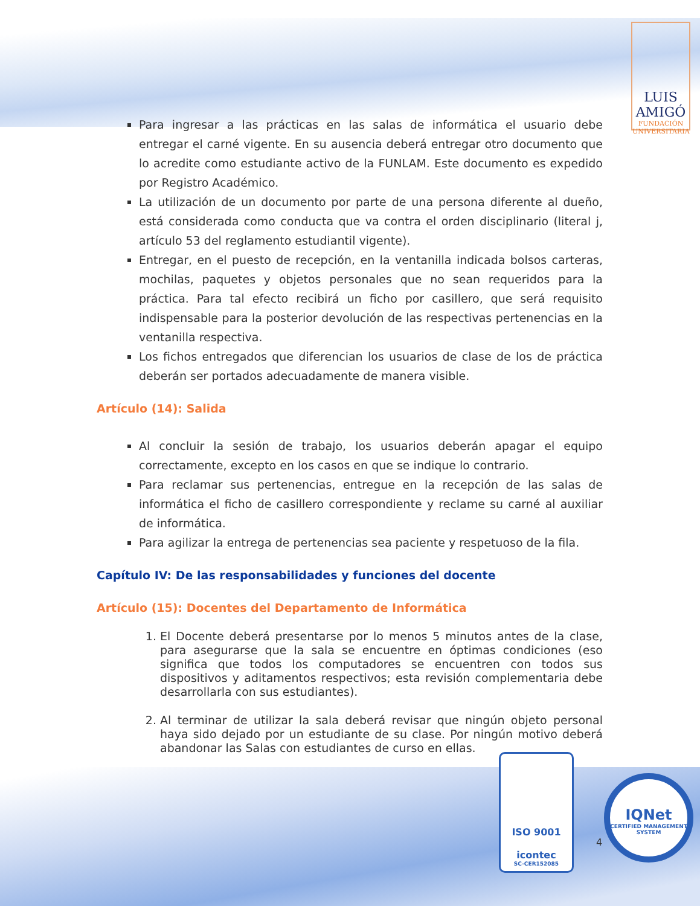LUIS
AMIGÓ
FUNDACIÓN UNIVERSITARIA
Para ingresar a las prácticas en las salas de informática el usuario debe entregar el carné vigente. En su ausencia deberá entregar otro documento que lo acredite como estudiante activo de la FUNLAM. Este documento es expedido por Registro Académico.
La utilización de un documento por parte de una persona diferente al dueño, está considerada como conducta que va contra el orden disciplinario (literal j, artículo 53 del reglamento estudiantil vigente).
Entregar, en el puesto de recepción, en la ventanilla indicada bolsos carteras, mochilas, paquetes y objetos personales que no sean requeridos para la práctica. Para tal efecto recibirá un ficho por casillero, que será requisito indispensable para la posterior devolución de las respectivas pertenencias en la ventanilla respectiva.
Los fichos entregados que diferencian los usuarios de clase de los de práctica deberán ser portados adecuadamente de manera visible.
Artículo (14): Salida
Al concluir la sesión de trabajo, los usuarios deberán apagar el equipo correctamente, excepto en los casos en que se indique lo contrario.
Para reclamar sus pertenencias, entregue en la recepción de las salas de informática el ficho de casillero correspondiente y reclame su carné al auxiliar de informática.
Para agilizar la entrega de pertenencias sea paciente y respetuoso de la fila.
Capítulo IV: De las responsabilidades y funciones del docente
Artículo (15): Docentes del Departamento de Informática
1. El Docente deberá presentarse por lo menos 5 minutos antes de la clase, para asegurarse que la sala se encuentre en óptimas condiciones (eso significa que todos los computadores se encuentren con todos sus dispositivos y aditamentos respectivos; esta revisión complementaria debe desarrollarla con sus estudiantes).
2. Al terminar de utilizar la sala deberá revisar que ningún objeto personal haya sido dejado por un estudiante de su clase. Por ningún motivo deberá abandonar las Salas con estudiantes de curso en ellas.
ISO 9001
icontec
SC-CER152085
4
IQNet
CERTIFIED MANAGEMENT SYSTEM